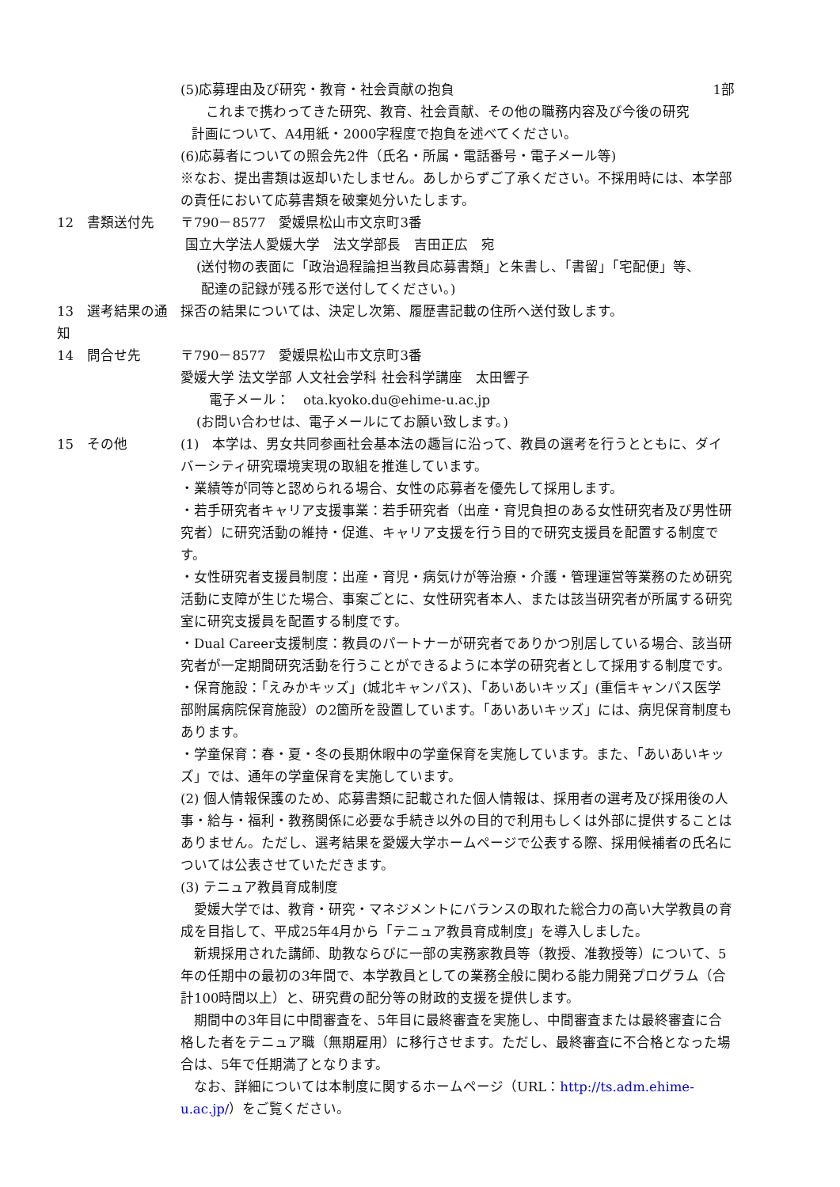(5)応募理由及び研究・教育・社会貢献の抱負 1部
これまで携わってきた研究、教育、社会貢献、その他の職務内容及び今後の研究
計画について、A4用紙・2000字程度で抱負を述べてください。
(6)応募者についての照会先2件（氏名・所属・電話番号・電子メール等)
※なお、提出書類は返却いたしません。あしからずご了承ください。不採用時には、本学部の責任において応募書類を破棄処分いたします。
12　書類送付先 〒790－8577　愛媛県松山市文京町3番
国立大学法人愛媛大学　法文学部長　吉田正広　宛
(送付物の表面に「政治過程論担当教員応募書類」と朱書し、「書留」「宅配便」等、
配達の記録が残る形で送付してください。)
13　選考結果の通知 採否の結果については、決定し次第、履歴書記載の住所へ送付致します。
14　問合せ先 〒790－8577　愛媛県松山市文京町3番
愛媛大学 法文学部 人文社会学科 社会科学講座　太田響子
電子メール：　ota.kyoko.du@ehime-u.ac.jp
(お問い合わせは、電子メールにてお願い致します。)
15　その他 (1)　本学は、男女共同参画社会基本法の趣旨に沿って、教員の選考を行うとともに、ダイバーシティ研究環境実現の取組を推進しています。
・業績等が同等と認められる場合、女性の応募者を優先して採用します。
・若手研究者キャリア支援事業：若手研究者（出産・育児負担のある女性研究者及び男性研究者）に研究活動の維持・促進、キャリア支援を行う目的で研究支援員を配置する制度です。
・女性研究者支援員制度：出産・育児・病気けが等治療・介護・管理運営等業務のため研究活動に支障が生じた場合、事案ごとに、女性研究者本人、または該当研究者が所属する研究室に研究支援員を配置する制度です。
・Dual Career支援制度：教員のパートナーが研究者でありかつ別居している場合、該当研究者が一定期間研究活動を行うことができるように本学の研究者として採用する制度です。
・保育施設：「えみかキッズ」(城北キャンパス)、「あいあいキッズ」(重信キャンパス医学部附属病院保育施設）の2箇所を設置しています。「あいあいキッズ」には、病児保育制度もあります。
・学童保育：春・夏・冬の長期休暇中の学童保育を実施しています。また、「あいあいキッズ」では、通年の学童保育を実施しています。
(2) 個人情報保護のため、応募書類に記載された個人情報は、採用者の選考及び採用後の人事・給与・福利・教務関係に必要な手続き以外の目的で利用もしくは外部に提供することはありません。ただし、選考結果を愛媛大学ホームページで公表する際、採用候補者の氏名については公表させていただきます。
(3) テニュア教員育成制度
　愛媛大学では、教育・研究・マネジメントにバランスの取れた総合力の高い大学教員の育成を目指して、平成25年4月から「テニュア教員育成制度」を導入しました。
　新規採用された講師、助教ならびに一部の実務家教員等（教授、准教授等）について、5年の任期中の最初の3年間で、本学教員としての業務全般に関わる能力開発プログラム（合計100時間以上）と、研究費の配分等の財政的支援を提供します。
　期間中の3年目に中間審査を、5年目に最終審査を実施し、中間審査または最終審査に合格した者をテニュア職（無期雇用）に移行させます。ただし、最終審査に不合格となった場合は、5年で任期満了となります。
　なお、詳細については本制度に関するホームページ（URL：http://ts.adm.ehime-u.ac.jp/）をご覧ください。